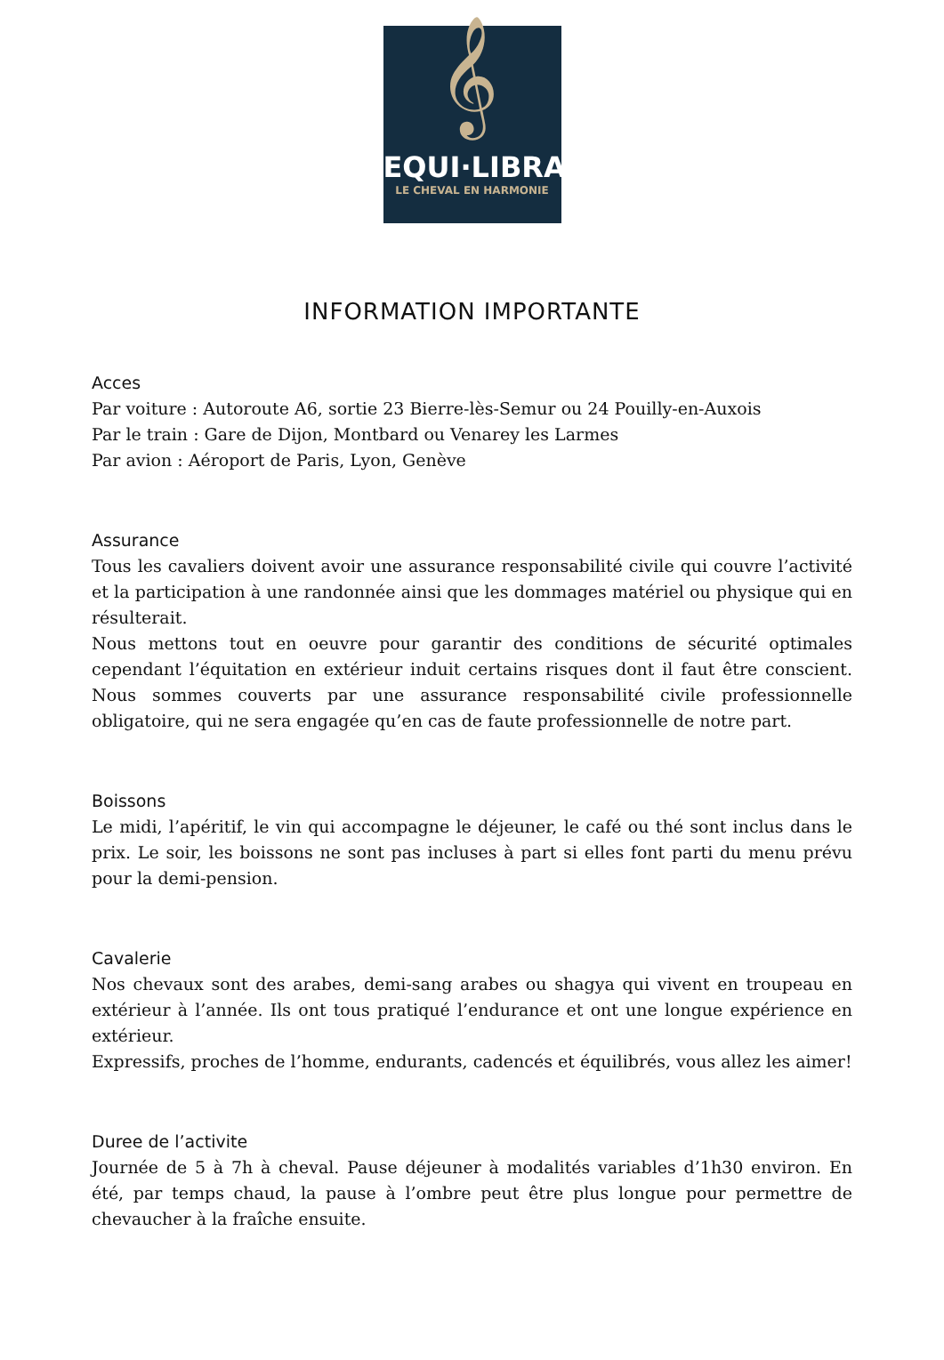𝄞
EQUI·LIBRA
LE CHEVAL EN HARMONIE
INFORMATION IMPORTANTE
Acces
Par voiture : Autoroute A6, sortie 23 Bierre-lès-Semur ou 24 Pouilly-en-Auxois
Par le train : Gare de Dijon, Montbard ou Venarey les Larmes
Par avion : Aéroport de Paris, Lyon, Genève
Assurance
Tous les cavaliers doivent avoir une assurance responsabilité civile qui couvre l’activité et la participation à une randonnée ainsi que les dommages matériel ou physique qui en résulterait.
Nous mettons tout en oeuvre pour garantir des conditions de sécurité optimales cependant l’équitation en extérieur induit certains risques dont il faut être conscient. Nous sommes couverts par une assurance responsabilité civile professionnelle obligatoire, qui ne sera engagée qu’en cas de faute professionnelle de notre part.
Boissons
Le midi, l’apéritif, le vin qui accompagne le déjeuner, le café ou thé sont inclus dans le prix. Le soir, les boissons ne sont pas incluses à part si elles font parti du menu prévu pour la demi-pension.
Cavalerie
Nos chevaux sont des arabes, demi-sang arabes ou shagya qui vivent en troupeau en extérieur à l’année. Ils ont tous pratiqué l’endurance et ont une longue expérience en extérieur.
Expressifs, proches de l’homme, endurants, cadencés et équilibrés, vous allez les aimer!
Duree de l’activite
Journée de 5 à 7h à cheval. Pause déjeuner à modalités variables d’1h30 environ. En été, par temps chaud, la pause à l’ombre peut être plus longue pour permettre de chevaucher à la fraîche ensuite.